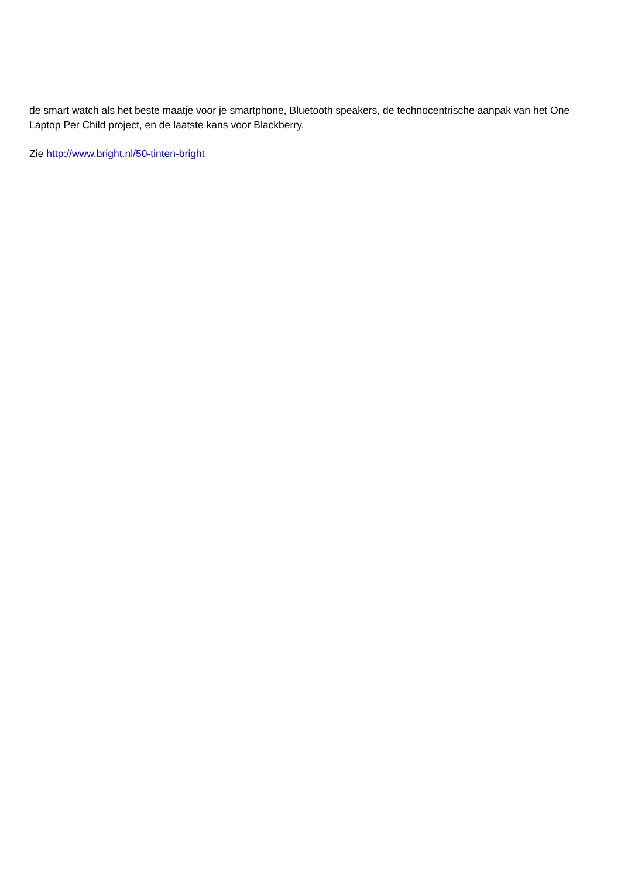de smart watch als het beste maatje voor je smartphone, Bluetooth speakers, de technocentrische aanpak van het One Laptop Per Child project, en de laatste kans voor Blackberry.
Zie http://www.bright.nl/50-tinten-bright